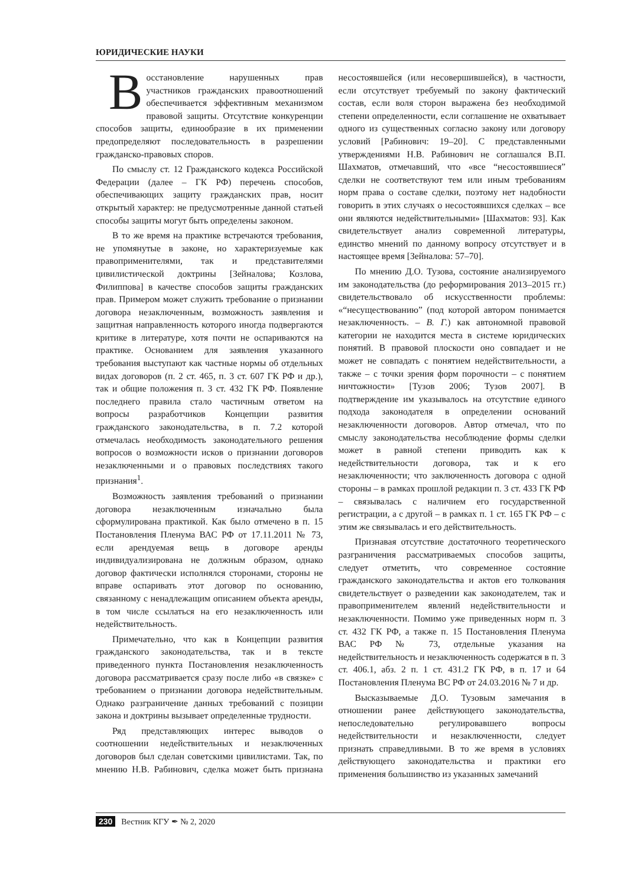ЮРИДИЧЕСКИЕ НАУКИ
Восстановление нарушенных прав участников гражданских правоотношений обеспечивается эффективным механизмом правовой защиты. Отсутствие конкуренции способов защиты, единообразие в их применении предопределяют последовательность в разрешении гражданско-правовых споров.
По смыслу ст. 12 Гражданского кодекса Российской Федерации (далее – ГК РФ) перечень способов, обеспечивающих защиту гражданских прав, носит открытый характер: не предусмотренные данной статьей способы защиты могут быть определены законом.
В то же время на практике встречаются требования, не упомянутые в законе, но характеризуемые как правоприменителями, так и представителями цивилистической доктрины [Зейналова; Козлова, Филиппова] в качестве способов защиты гражданских прав. Примером может служить требование о признании договора незаключенным, возможность заявления и защитная направленность которого иногда подвергаются критике в литературе, хотя почти не оспариваются на практике. Основанием для заявления указанного требования выступают как частные нормы об отдельных видах договоров (п. 2 ст. 465, п. 3 ст. 607 ГК РФ и др.), так и общие положения п. 3 ст. 432 ГК РФ. Появление последнего правила стало частичным ответом на вопросы разработчиков Концепции развития гражданского законодательства, в п. 7.2 которой отмечалась необходимость законодательного решения вопросов о возможности исков о признании договоров незаключенными и о правовых последствиях такого признания<sup>1</sup>.
Возможность заявления требований о признании договора незаключенным изначально была сформулирована практикой. Как было отмечено в п. 15 Постановления Пленума ВАС РФ от 17.11.2011 № 73, если арендуемая вещь в договоре аренды индивидуализирована не должным образом, однако договор фактически исполнялся сторонами, стороны не вправе оспаривать этот договор по основанию, связанному с ненадлежащим описанием объекта аренды, в том числе ссылаться на его незаключенность или недействительность.
Примечательно, что как в Концепции развития гражданского законодательства, так и в тексте приведенного пункта Постановления незаключенность договора рассматривается сразу после либо «в связке» с требованием о признании договора недействительным. Однако разграничение данных требований с позиции закона и доктрины вызывает определенные трудности.
Ряд представляющих интерес выводов о соотношении недействительных и незаключенных договоров был сделан советскими цивилистами. Так, по мнению Н.В. Рабинович, сделка может быть признана несостоявшейся (или несовершившейся), в частности, если отсутствует требуемый по закону фактический состав, если воля сторон выражена без необходимой степени определенности, если соглашение не охватывает одного из существенных согласно закону или договору условий [Рабинович: 19–20]. С представленными утверждениями Н.В. Рабинович не соглашался В.П. Шахматов, отмечавший, что «все “несостоявшиеся” сделки не соответствуют тем или иным требованиям норм права о составе сделки, поэтому нет надобности говорить в этих случаях о несостоявшихся сделках – все они являются недействительными» [Шахматов: 93]. Как свидетельствует анализ современной литературы, единство мнений по данному вопросу отсутствует и в настоящее время [Зейналова: 57–70].
По мнению Д.О. Тузова, состояние анализируемого им законодательства (до реформирования 2013–2015 гг.) свидетельствовало об искусственности проблемы: «“несуществованию” (под которой автором понимается незаключенность. – В. Г.) как автономной правовой категории не находится места в системе юридических понятий. В правовой плоскости оно совпадает и не может не совпадать с понятием недействительности, а также – с точки зрения форм порочности – с понятием ничтожности» [Тузов 2006; Тузов 2007]. В подтверждение им указывалось на отсутствие единого подхода законодателя в определении оснований незаключенности договоров. Автор отмечал, что по смыслу законодательства несоблюдение формы сделки может в равной степени приводить как к недействительности договора, так и к его незаключенности; что заключенность договора с одной стороны – в рамках прошлой редакции п. 3 ст. 433 ГК РФ – связывалась с наличием его государственной регистрации, а с другой – в рамках п. 1 ст. 165 ГК РФ – с этим же связывалась и его действительность.
Признавая отсутствие достаточного теоретического разграничения рассматриваемых способов защиты, следует отметить, что современное состояние гражданского законодательства и актов его толкования свидетельствует о разведении как законодателем, так и правоприменителем явлений недействительности и незаключенности. Помимо уже приведенных норм п. 3 ст. 432 ГК РФ, а также п. 15 Постановления Пленума ВАС РФ № 73, отдельные указания на недействительность и незаключенность содержатся в п. 3 ст. 406.1, абз. 2 п. 1 ст. 431.2 ГК РФ, в п. 17 и 64 Постановления Пленума ВС РФ от 24.03.2016 № 7 и др.
Высказываемые Д.О. Тузовым замечания в отношении ранее действующего законодательства, непоследовательно регулировавшего вопросы недействительности и незаключенности, следует признать справедливыми. В то же время в условиях действующего законодательства и практики его применения большинство из указанных замечаний
230 Вестник КГУ ✒ № 2, 2020